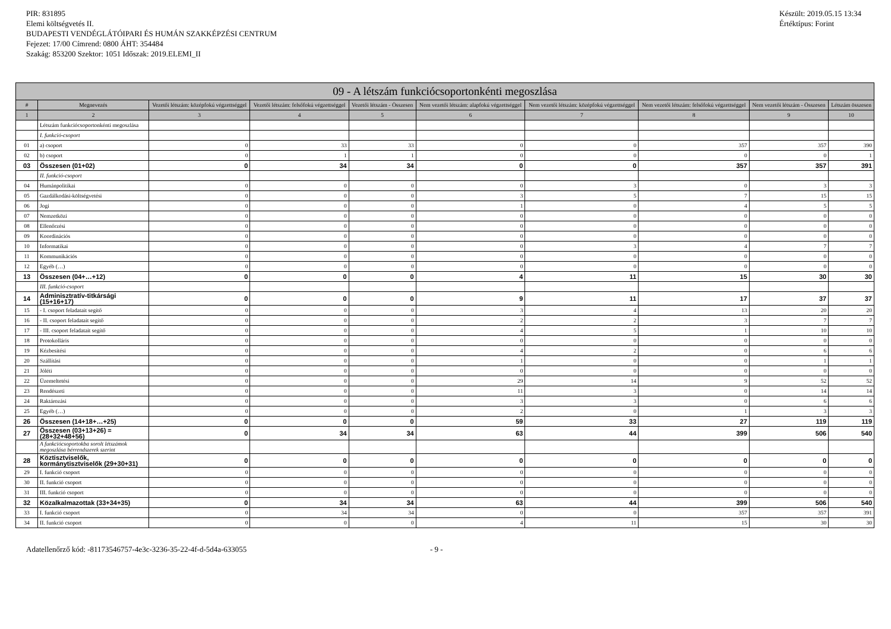PIR: 831895
Elemi költségvetés II.
BUDAPESTI VENDÉGLÁTÓIPARI ÉS HUMÁN SZAKKÉPZÉSI CENTRUM
Fejezet: 17/00 Címrend: 0800 ÁHT: 354484
Szakág: 853200 Szektor: 1051 Időszak: 2019.ELEMI_II
Készült: 2019.05.15 13:34
Értéktípus: Forint
| 09 - A létszám funkciócsoportonkénti megoszlása | | | | | | | | | |
| --- | --- | --- | --- | --- | --- | --- | --- | --- | --- |
| # | Megnevezés | Vezetői létszám: középfokú végzettséggel | Vezetői létszám: felsőfokú végzettséggel | Vezetői létszám - Összesen | Nem vezetői létszám: alapfokú végzettséggel | Nem vezetői létszám: középfokú végzettséggel | Nem vezetői létszám: felsőfokú végzettséggel | Nem vezetői létszám - Összesen | Létszám összesen |
| 1 | 2 | 3 | 4 | 5 | 6 | 7 | 8 | 9 | 10 |
| | Létszám funkciócsoportonkénti megoszlása | | | | | | | | |
| | I. funkció-csoport | | | | | | | | |
| 01 | a) csoport | 0 | 33 | 33 | 0 | 0 | 357 | 357 | 390 |
| 02 | b) csoport | 0 | 1 | 1 | 0 | 0 | 0 | 0 | 1 |
| 03 | Összesen (01+02) | 0 | 34 | 34 | 0 | 0 | 357 | 357 | 391 |
| | II. funkció-csoport | | | | | | | | |
| 04 | Humánpolitikai | 0 | 0 | 0 | 0 | 3 | 0 | 3 | 3 |
| 05 | Gazdálkodási-költségvetési | 0 | 0 | 0 | 3 | 5 | 7 | 15 | 15 |
| 06 | Jogi | 0 | 0 | 0 | 1 | 0 | 4 | 5 | 5 |
| 07 | Nemzetközi | 0 | 0 | 0 | 0 | 0 | 0 | 0 | 0 |
| 08 | Ellenőrzési | 0 | 0 | 0 | 0 | 0 | 0 | 0 | 0 |
| 09 | Koordinációs | 0 | 0 | 0 | 0 | 0 | 0 | 0 | 0 |
| 10 | Informatikai | 0 | 0 | 0 | 0 | 3 | 4 | 7 | 7 |
| 11 | Kommunikációs | 0 | 0 | 0 | 0 | 0 | 0 | 0 | 0 |
| 12 | Egyéb (…) | 0 | 0 | 0 | 0 | 0 | 0 | 0 | 0 |
| 13 | Összesen (04+…+12) | 0 | 0 | 0 | 4 | 11 | 15 | 30 | 30 |
| | III. funkció-csoport | | | | | | | | |
| 14 | Adminisztratív-titkársági (15+16+17) | 0 | 0 | 0 | 9 | 11 | 17 | 37 | 37 |
| 15 | - I. csoport feladatait segítő | 0 | 0 | 0 | 3 | 4 | 13 | 20 | 20 |
| 16 | - II. csoport feladatait segítő | 0 | 0 | 0 | 2 | 2 | 3 | 7 | 7 |
| 17 | - III. csoport feladatait segítő | 0 | 0 | 0 | 4 | 5 | 1 | 10 | 10 |
| 18 | Protokolláris | 0 | 0 | 0 | 0 | 0 | 0 | 0 | 0 |
| 19 | Kézbesítési | 0 | 0 | 0 | 4 | 2 | 0 | 6 | 6 |
| 20 | Szállítási | 0 | 0 | 0 | 1 | 0 | 0 | 1 | 1 |
| 21 | Jóléti | 0 | 0 | 0 | 0 | 0 | 0 | 0 | 0 |
| 22 | Üzemeltetési | 0 | 0 | 0 | 29 | 14 | 9 | 52 | 52 |
| 23 | Rendészeti | 0 | 0 | 0 | 11 | 3 | 0 | 14 | 14 |
| 24 | Raktározási | 0 | 0 | 0 | 3 | 3 | 0 | 6 | 6 |
| 25 | Egyéb (…) | 0 | 0 | 0 | 2 | 0 | 1 | 3 | 3 |
| 26 | Összesen (14+18+…+25) | 0 | 0 | 0 | 59 | 33 | 27 | 119 | 119 |
| 27 | Összesen (03+13+26) = (28+32+48+56) | 0 | 34 | 34 | 63 | 44 | 399 | 506 | 540 |
| | A funkciócsoportokba sorolt létszámok megoszlása bérrendszerek szerint | | | | | | | | |
| 28 | Köztisztviselők, kormánytisztviselők (29+30+31) | 0 | 0 | 0 | 0 | 0 | 0 | 0 | 0 |
| 29 | I. funkció csoport | 0 | 0 | 0 | 0 | 0 | 0 | 0 | 0 |
| 30 | II. funkció csoport | 0 | 0 | 0 | 0 | 0 | 0 | 0 | 0 |
| 31 | III. funkció csoport | 0 | 0 | 0 | 0 | 0 | 0 | 0 | 0 |
| 32 | Közalkalmazottak (33+34+35) | 0 | 34 | 34 | 63 | 44 | 399 | 506 | 540 |
| 33 | I. funkció csoport | 0 | 34 | 34 | 0 | 0 | 357 | 357 | 391 |
| 34 | II. funkció csoport | 0 | 0 | 0 | 4 | 11 | 15 | 30 | 30 |
Adatellenőrző kód: -81173546757-4e3c-3236-35-22-4f-d-5d4a-633055 - 9 -